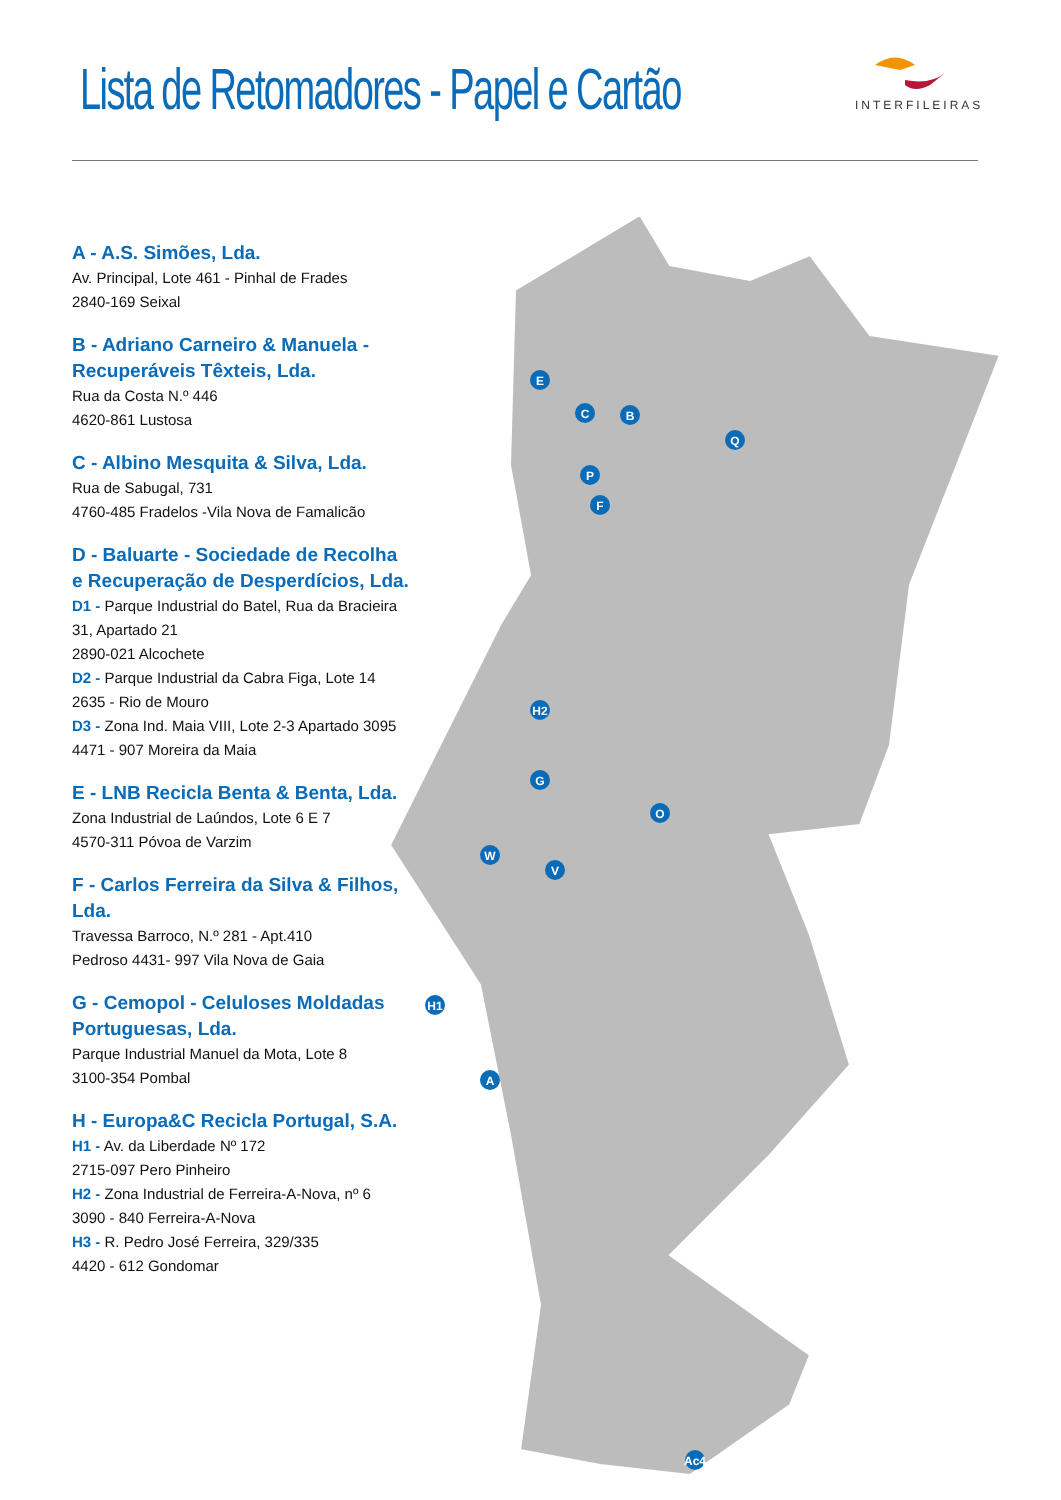Lista de Retomadores - Papel e Cartão
INTERFILEIRAS
A - A.S. Simões, Lda.
Av. Principal, Lote 461 - Pinhal de Frades
2840-169 Seixal
B - Adriano Carneiro & Manuela - Recuperáveis Têxteis, Lda.
Rua da Costa N.º 446
4620-861 Lustosa
C - Albino Mesquita & Silva, Lda.
Rua de Sabugal, 731
4760-485 Fradelos -Vila Nova de Famalicão
D - Baluarte - Sociedade de Recolha e Recuperação de Desperdícios, Lda.
D1 - Parque Industrial do Batel, Rua da Bracieira 31, Apartado 21
2890-021 Alcochete
D2 - Parque Industrial da Cabra Figa, Lote 14
2635 - Rio de Mouro
D3 - Zona Ind. Maia VIII, Lote 2-3 Apartado 3095
4471 - 907 Moreira da Maia
E - LNB Recicla Benta & Benta, Lda.
Zona Industrial de Laúndos, Lote 6 E 7
4570-311 Póvoa de Varzim
F - Carlos Ferreira da Silva & Filhos, Lda.
Travessa Barroco, N.º 281 - Apt.410
Pedroso 4431- 997 Vila Nova de Gaia
G - Cemopol - Celuloses Moldadas Portuguesas, Lda.
Parque Industrial Manuel da Mota, Lote 8
3100-354 Pombal
H - Europa&C Recicla Portugal, S.A.
H1 - Av. da Liberdade Nº 172
2715-097 Pero Pinheiro
H2 - Zona Industrial de Ferreira-A-Nova, nº 6
3090 - 840 Ferreira-A-Nova
H3 - R. Pedro José Ferreira, 329/335
4420 - 612 Gondomar
E
C
B
Q
P
F
H2
G
O
W
V
H1
A
Ac4